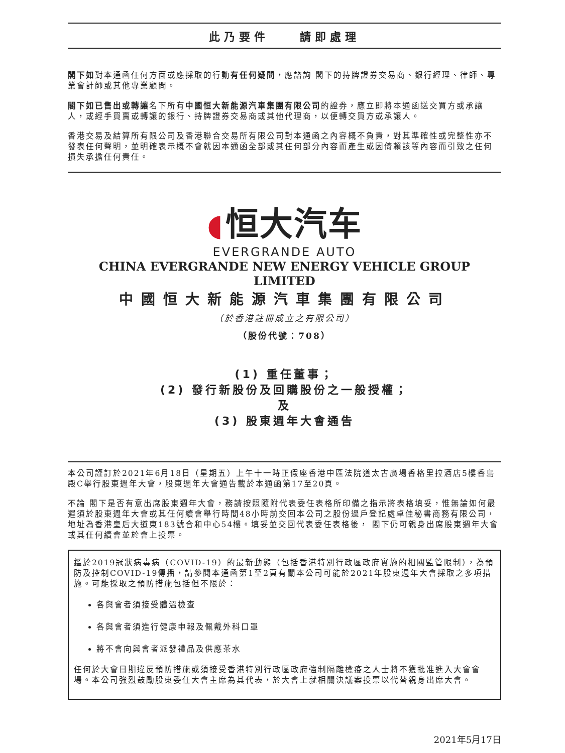此乃要件 　 請即處理
閣下如對本通函任何方面或應採取的行動有任何疑問，應諮詢 閣下的持牌證券交易商、銀行經理、律師、專業會計師或其他專業顧問。
閣下如已售出或轉讓名下所有中國恒大新能源汽車集團有限公司的證券，應立即將本通函送交買方或承讓人，或經手買賣或轉讓的銀行、持牌證券交易商或其他代理商，以便轉交買方或承讓人。
香港交易及結算所有限公司及香港聯合交易所有限公司對本通函之內容概不負責，對其準確性或完整性亦不發表任何聲明，並明確表示概不會就因本通函全部或其任何部分內容而產生或因倚賴該等內容而引致之任何損失承擔任何責任。
◖ 恒大汽车
EVERGRANDE AUTO
CHINA EVERGRANDE NEW ENERGY VEHICLE GROUP LIMITED
中國恒大新能源汽車集團有限公司
（於香港註冊成立之有限公司）
（股份代號：708）
(1) 重任董事；
(2) 發行新股份及回購股份之一般授權；
及
(3) 股東週年大會通告
本公司謹訂於2021年6月18日（星期五）上午十一時正假座香港中區法院道太古廣場香格里拉酒店5樓香島殿C舉行股東週年大會，股東週年大會通告載於本通函第17至20頁。
不論 閣下是否有意出席股東週年大會，務請按照隨附代表委任表格所印備之指示將表格填妥，惟無論如何最遲須於股東週年大會或其任何續會舉行時間48小時前交回本公司之股份過戶登記處卓佳秘書商務有限公司，地址為香港皇后大道東183號合和中心54樓。填妥並交回代表委任表格後， 閣下仍可親身出席股東週年大會或其任何續會並於會上投票。
鑑於2019冠狀病毒病（COVID-19）的最新動態（包括香港特別行政區政府實施的相關監管限制），為預防及控制COVID-19傳播，請參閱本通函第1至2頁有關本公司可能於2021年股東週年大會採取之多項措施。可能採取之預防措施包括但不限於：
各與會者須接受體溫檢查
各與會者須進行健康申報及佩戴外科口罩
將不會向與會者派發禮品及供應茶水
任何於大會日期違反預防措施或須接受香港特別行政區政府強制隔離檢疫之人士將不獲批准進入大會會場。本公司強烈鼓勵股東委任大會主席為其代表，於大會上就相關決議案投票以代替親身出席大會。
2021年5月17日